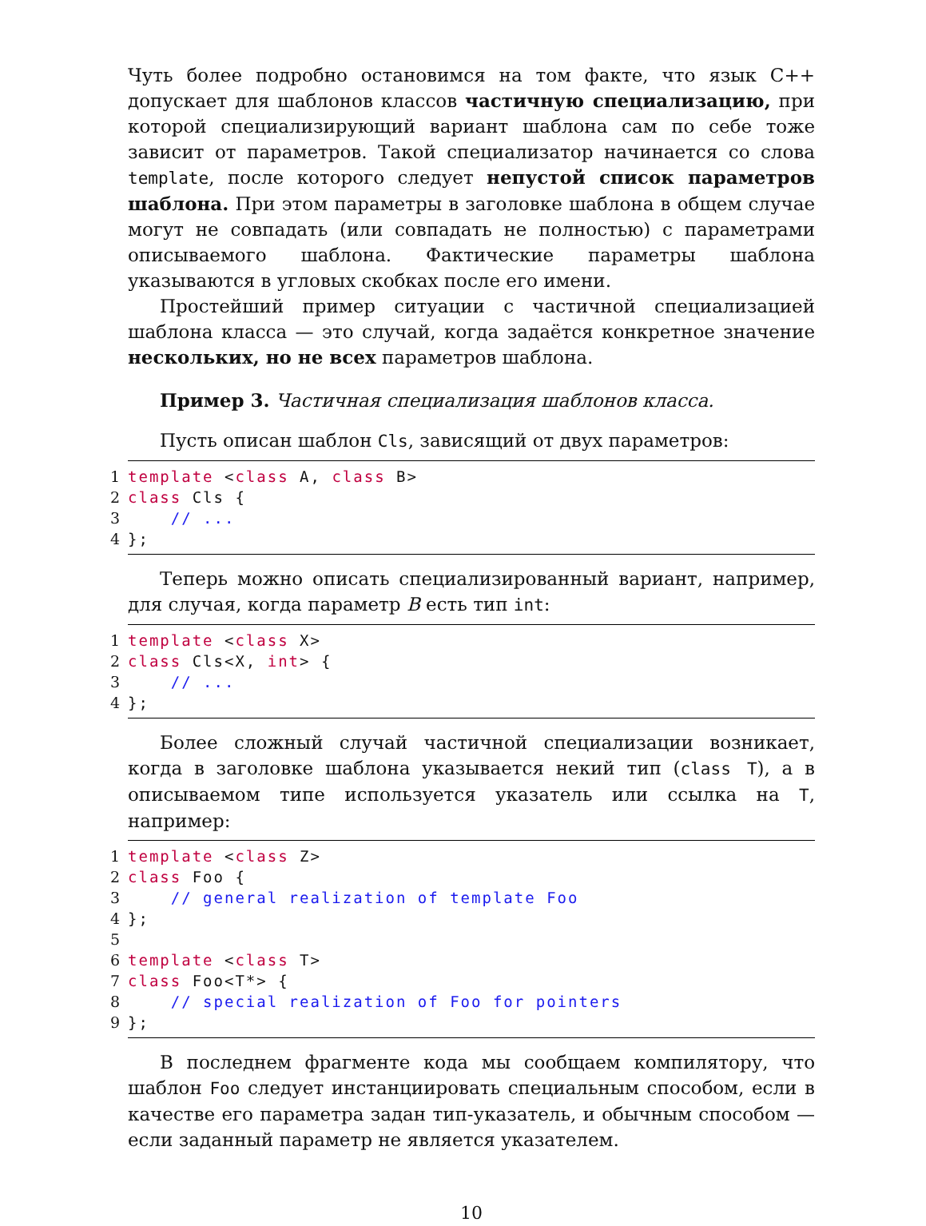Чуть более подробно остановимся на том факте, что язык С++ допускает для шаблонов классов частичную специализацию, при которой специализирующий вариант шаблона сам по себе тоже зависит от параметров. Такой специализатор начинается со слова template, после которого следует непустой список параметров шаблона. При этом параметры в заголовке шаблона в общем случае могут не совпадать (или совпадать не полностью) с параметрами описываемого шаблона. Фактические параметры шаблона указываются в угловых скобках после его имени.
Простейший пример ситуации с частичной специализацией шаблона класса — это случай, когда задаётся конкретное значение нескольких, но не всех параметров шаблона.
Пример 3. Частичная специализация шаблонов класса.
Пусть описан шаблон Cls, зависящий от двух параметров:
1
template <class A, class B>
2
class Cls {
3
    // ...
4
};
Теперь можно описать специализированный вариант, например, для случая, когда параметр B есть тип int:
1
template <class X>
2
class Cls<X, int> {
3
    // ...
4
};
Более сложный случай частичной специализации возникает, когда в заголовке шаблона указывается некий тип (class T), а в описываемом типе используется указатель или ссылка на T, например:
1
template <class Z>
2
class Foo {
3
    // general realization of template Foo
4
};
5
 
6
template <class T>
7
class Foo<T*> {
8
    // special realization of Foo for pointers
9
};
В последнем фрагменте кода мы сообщаем компилятору, что шаблон Foo следует инстанциировать специальным способом, если в качестве его параметра задан тип-указатель, и обычным способом — если заданный параметр не является указателем.
10